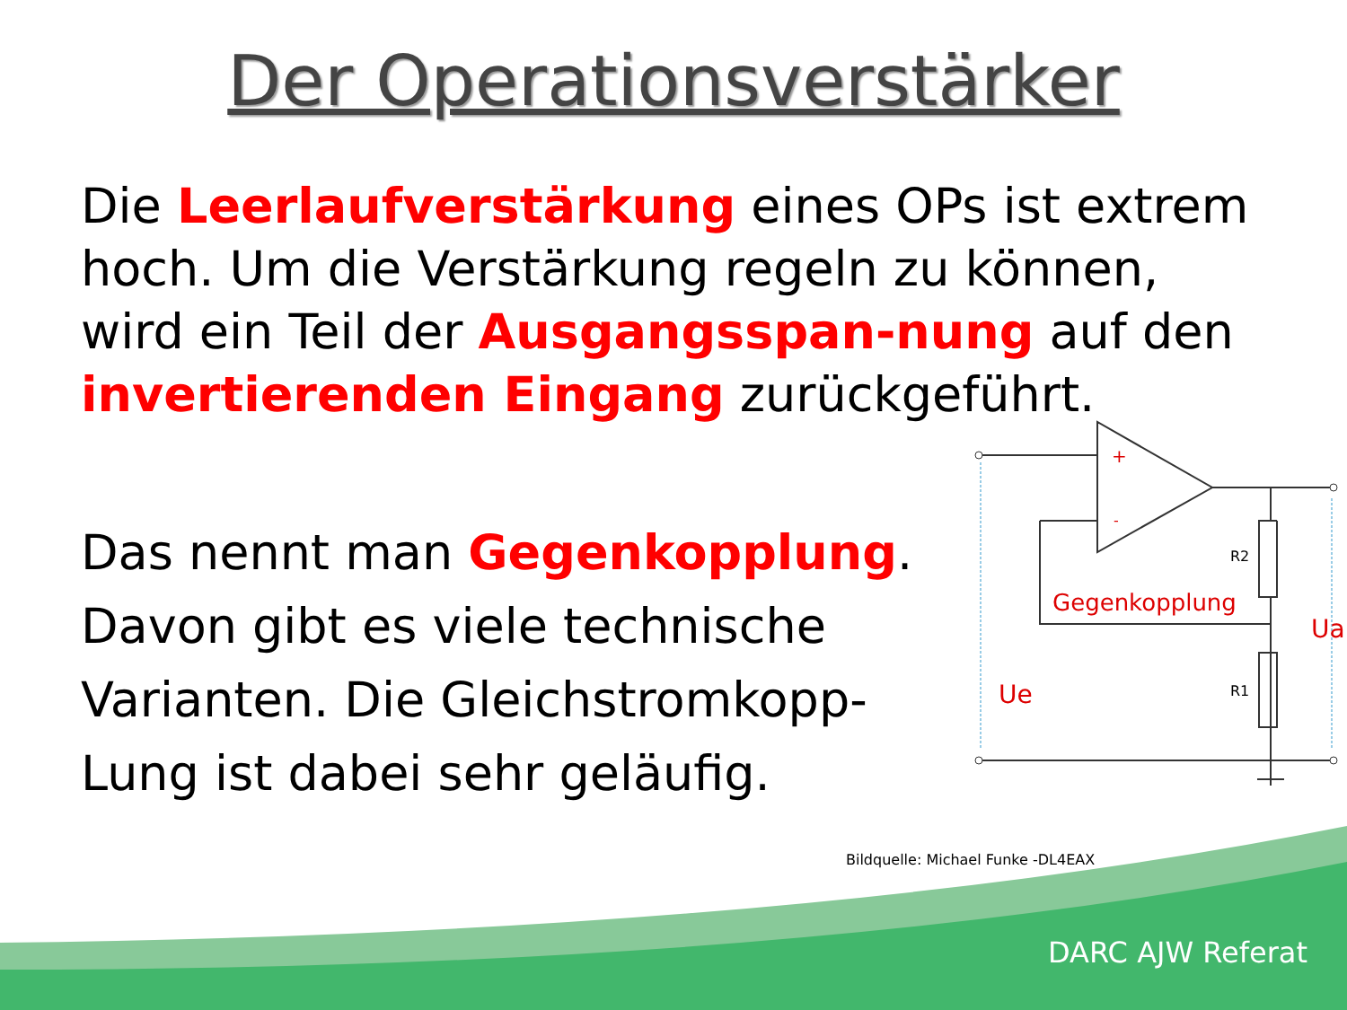+
-
R2
R1
Gegenkopplung
Ue
Ua
Der Operationsverstärker
Die Leerlaufverstärkung eines OPs ist extrem hoch. Um die Verstärkung regeln zu können, wird ein Teil der Ausgangsspan-nung auf den invertierenden Eingang zurückgeführt.
Das nennt man Gegenkopplung. Davon gibt es viele technische Varianten. Die Gleichstromkopp-Lung ist dabei sehr geläufig.
Bildquelle: Michael Funke -DL4EAX
DARC AJW Referat